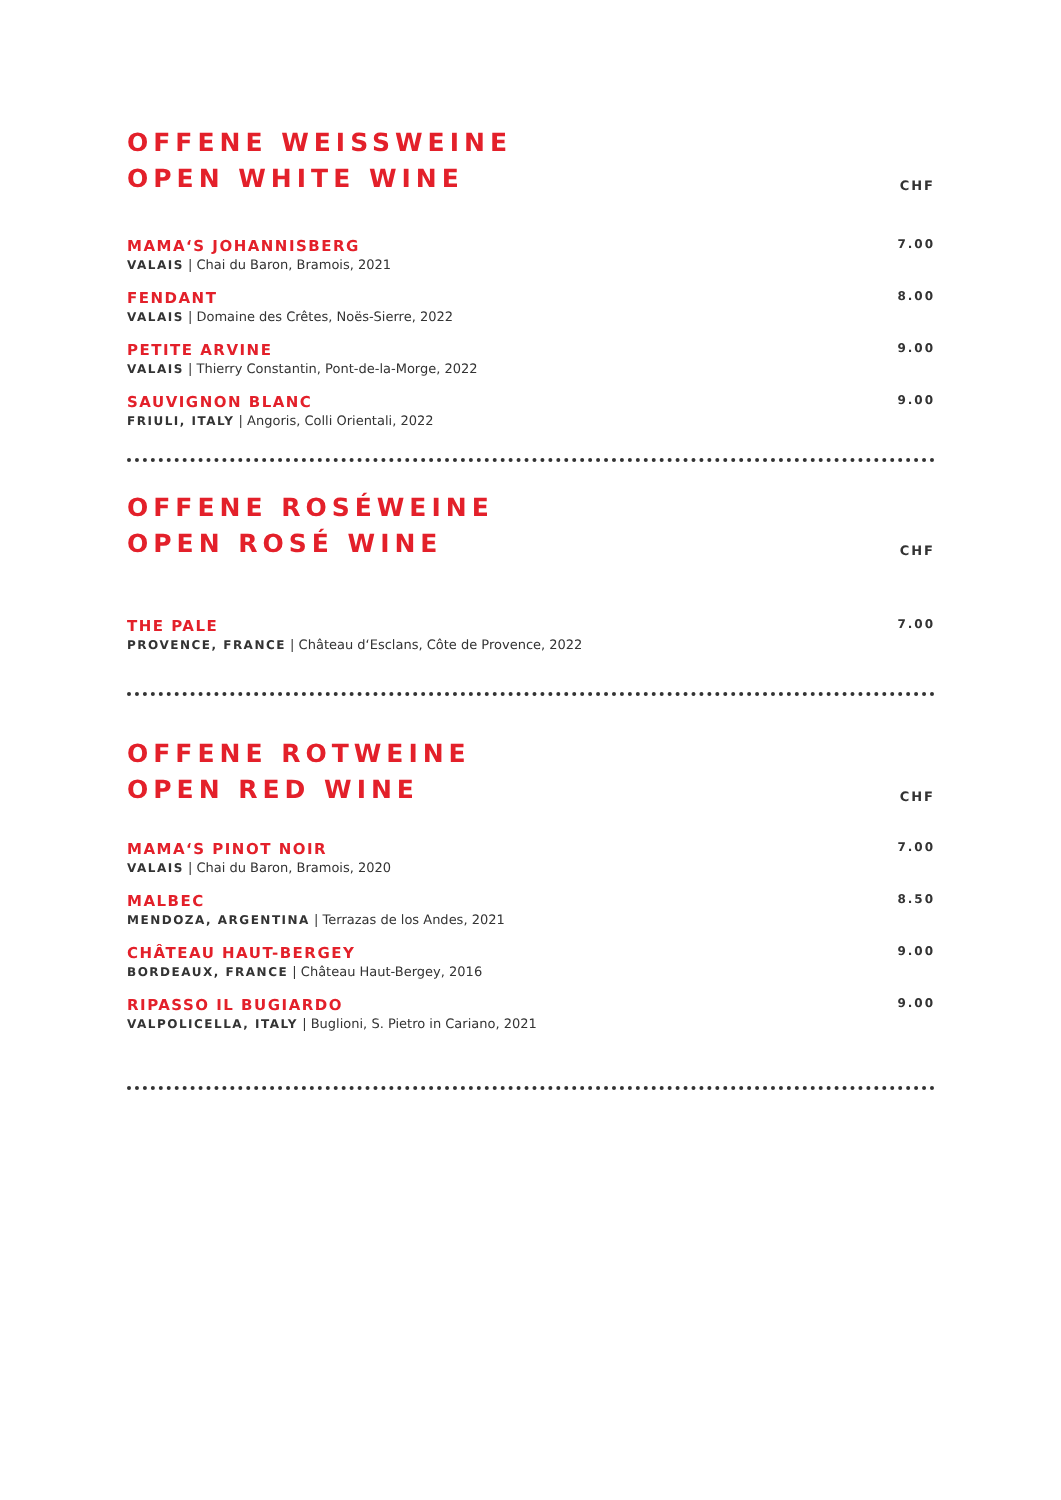OFFENE WEISSWEINE
OPEN WHITE WINE
CHF
MAMA‘S JOHANNISBERG
VALAIS | Chai du Baron, Bramois, 2021
7.00
FENDANT
VALAIS | Domaine des Crêtes, Noës-Sierre, 2022
8.00
PETITE ARVINE
VALAIS | Thierry Constantin, Pont-de-la-Morge, 2022
9.00
SAUVIGNON BLANC
FRIULI, ITALY | Angoris, Colli Orientali, 2022
9.00
OFFENE ROSÉWEINE
OPEN ROSÉ WINE
CHF
THE PALE
PROVENCE, FRANCE | Château d‘Esclans, Côte de Provence, 2022
7.00
OFFENE ROTWEINE
OPEN RED WINE
CHF
MAMA‘S PINOT NOIR
VALAIS | Chai du Baron, Bramois, 2020
7.00
MALBEC
MENDOZA, ARGENTINA | Terrazas de los Andes, 2021
8.50
CHÂTEAU HAUT-BERGEY
BORDEAUX, FRANCE | Château Haut-Bergey, 2016
9.00
RIPASSO IL BUGIARDO
VALPOLICELLA, ITALY | Buglioni, S. Pietro in Cariano, 2021
9.00